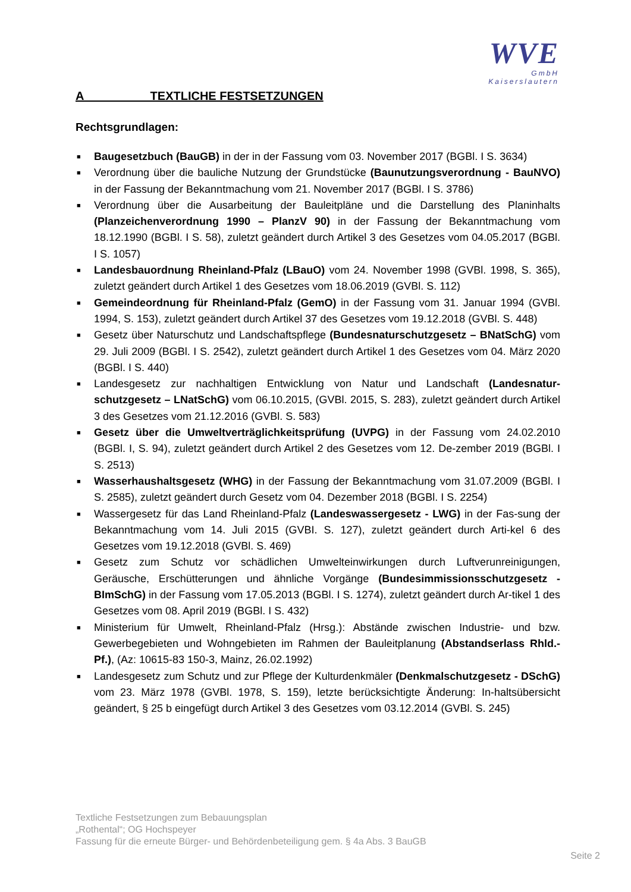WVE
GmbH
Kaiserslautern
A TEXTLICHE FESTSETZUNGEN
Rechtsgrundlagen:
■ Baugesetzbuch (BauGB) in der in der Fassung vom 03. November 2017 (BGBl. I S. 3634)
■ Verordnung über die bauliche Nutzung der Grundstücke (Baunutzungsverordnung - BauNVO) in der Fassung der Bekanntmachung vom 21. November 2017 (BGBl. I S. 3786)
■ Verordnung über die Ausarbeitung der Bauleitpläne und die Darstellung des Planinhalts (Planzeichenverordnung 1990 – PlanzV 90) in der Fassung der Bekanntmachung vom 18.12.1990 (BGBl. I S. 58), zuletzt geändert durch Artikel 3 des Gesetzes vom 04.05.2017 (BGBl. I S. 1057)
■ Landesbauordnung Rheinland-Pfalz (LBauO) vom 24. November 1998 (GVBl. 1998, S. 365), zuletzt geändert durch Artikel 1 des Gesetzes vom 18.06.2019 (GVBl. S. 112)
■ Gemeindeordnung für Rheinland-Pfalz (GemO) in der Fassung vom 31. Januar 1994 (GVBl. 1994, S. 153), zuletzt geändert durch Artikel 37 des Gesetzes vom 19.12.2018 (GVBl. S. 448)
■ Gesetz über Naturschutz und Landschaftspflege (Bundesnaturschutzgesetz – BNatSchG) vom 29. Juli 2009 (BGBl. I S. 2542), zuletzt geändert durch Artikel 1 des Gesetzes vom 04. März 2020 (BGBl. I S. 440)
■ Landesgesetz zur nachhaltigen Entwicklung von Natur und Landschaft (Landesnatur-schutzgesetz – LNatSchG) vom 06.10.2015, (GVBl. 2015, S. 283), zuletzt geändert durch Artikel 3 des Gesetzes vom 21.12.2016 (GVBl. S. 583)
■ Gesetz über die Umweltverträglichkeitsprüfung (UVPG) in der Fassung vom 24.02.2010 (BGBl. I, S. 94), zuletzt geändert durch Artikel 2 des Gesetzes vom 12. De-zember 2019 (BGBl. I S. 2513)
■ Wasserhaushaltsgesetz (WHG) in der Fassung der Bekanntmachung vom 31.07.2009 (BGBl. I S. 2585), zuletzt geändert durch Gesetz vom 04. Dezember 2018 (BGBl. I S. 2254)
■ Wassergesetz für das Land Rheinland-Pfalz (Landeswassergesetz - LWG) in der Fas-sung der Bekanntmachung vom 14. Juli 2015 (GVBI. S. 127), zuletzt geändert durch Arti-kel 6 des Gesetzes vom 19.12.2018 (GVBl. S. 469)
■ Gesetz zum Schutz vor schädlichen Umwelteinwirkungen durch Luftverunreinigungen, Geräusche, Erschütterungen und ähnliche Vorgänge (Bundesimmissionsschutzgesetz - BImSchG) in der Fassung vom 17.05.2013 (BGBl. I S. 1274), zuletzt geändert durch Ar-tikel 1 des Gesetzes vom 08. April 2019 (BGBl. I S. 432)
■ Ministerium für Umwelt, Rheinland-Pfalz (Hrsg.): Abstände zwischen Industrie- und bzw. Gewerbegebieten und Wohngebieten im Rahmen der Bauleitplanung (Abstandserlass Rhld.-Pf.), (Az: 10615-83 150-3, Mainz, 26.02.1992)
■ Landesgesetz zum Schutz und zur Pflege der Kulturdenkmäler (Denkmalschutzgesetz - DSchG) vom 23. März 1978 (GVBl. 1978, S. 159), letzte berücksichtigte Änderung: In-haltsübersicht geändert, § 25 b eingefügt durch Artikel 3 des Gesetzes vom 03.12.2014 (GVBl. S. 245)
Textliche Festsetzungen zum Bebauungsplan
„Rothental“; OG Hochspeyer
Fassung für die erneute Bürger- und Behördenbeteiligung gem. § 4a Abs. 3 BauGB
Seite 2